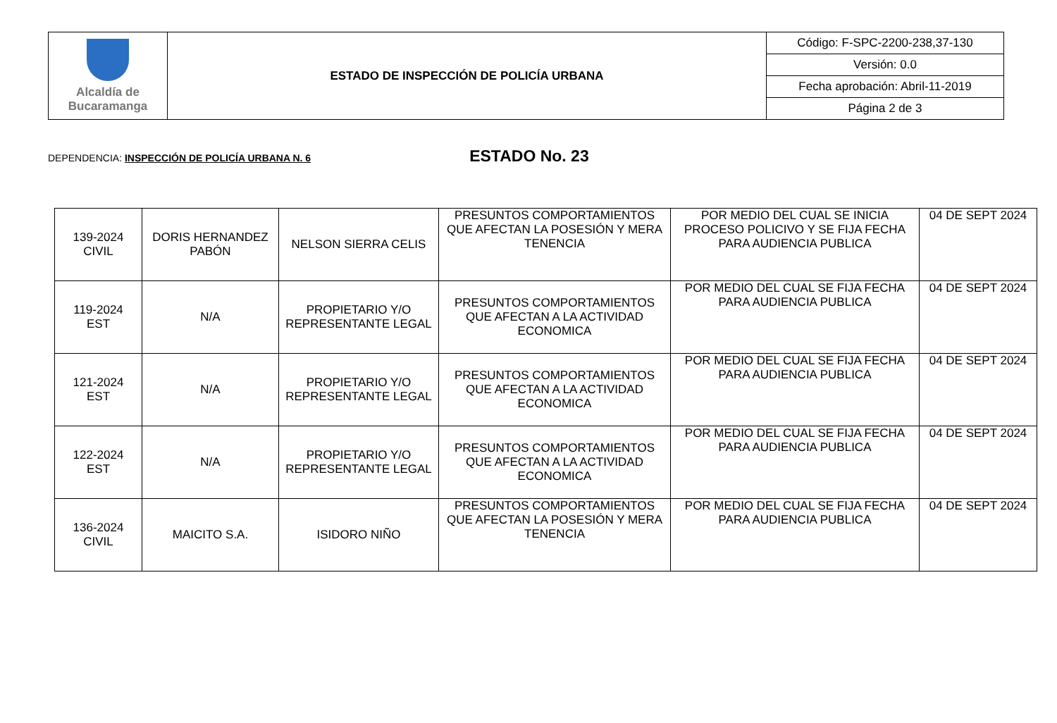| Alcaldía de Bucaramanga | ESTADO DE INSPECCIÓN DE POLICÍA URBANA | Código: F-SPC-2200-238,37-130 |
| | | Versión: 0.0 |
| | | Fecha aprobación: Abril-11-2019 |
| | | Página 2 de 3 |
DEPENDENCIA: INSPECCIÓN DE POLICÍA URBANA N. 6 ESTADO No. 23
| 139-2024 CIVIL | DORIS HERNANDEZ PABÓN | NELSON SIERRA CELIS | PRESUNTOS COMPORTAMIENTOS QUE AFECTAN LA POSESIÓN Y MERA TENENCIA | POR MEDIO DEL CUAL SE INICIA PROCESO POLICIVO Y SE FIJA FECHA PARA AUDIENCIA PUBLICA | 04 DE SEPT 2024 |
| 119-2024 EST | N/A | PROPIETARIO Y/O REPRESENTANTE LEGAL | PRESUNTOS COMPORTAMIENTOS QUE AFECTAN A LA ACTIVIDAD ECONOMICA | POR MEDIO DEL CUAL SE FIJA FECHA PARA AUDIENCIA PUBLICA | 04 DE SEPT 2024 |
| 121-2024 EST | N/A | PROPIETARIO Y/O REPRESENTANTE LEGAL | PRESUNTOS COMPORTAMIENTOS QUE AFECTAN A LA ACTIVIDAD ECONOMICA | POR MEDIO DEL CUAL SE FIJA FECHA PARA AUDIENCIA PUBLICA | 04 DE SEPT 2024 |
| 122-2024 EST | N/A | PROPIETARIO Y/O REPRESENTANTE LEGAL | PRESUNTOS COMPORTAMIENTOS QUE AFECTAN A LA ACTIVIDAD ECONOMICA | POR MEDIO DEL CUAL SE FIJA FECHA PARA AUDIENCIA PUBLICA | 04 DE SEPT 2024 |
| 136-2024 CIVIL | MAICITO S.A. | ISIDORO NIÑO | PRESUNTOS COMPORTAMIENTOS QUE AFECTAN LA POSESIÓN Y MERA TENENCIA | POR MEDIO DEL CUAL SE FIJA FECHA PARA AUDIENCIA PUBLICA | 04 DE SEPT 2024 |